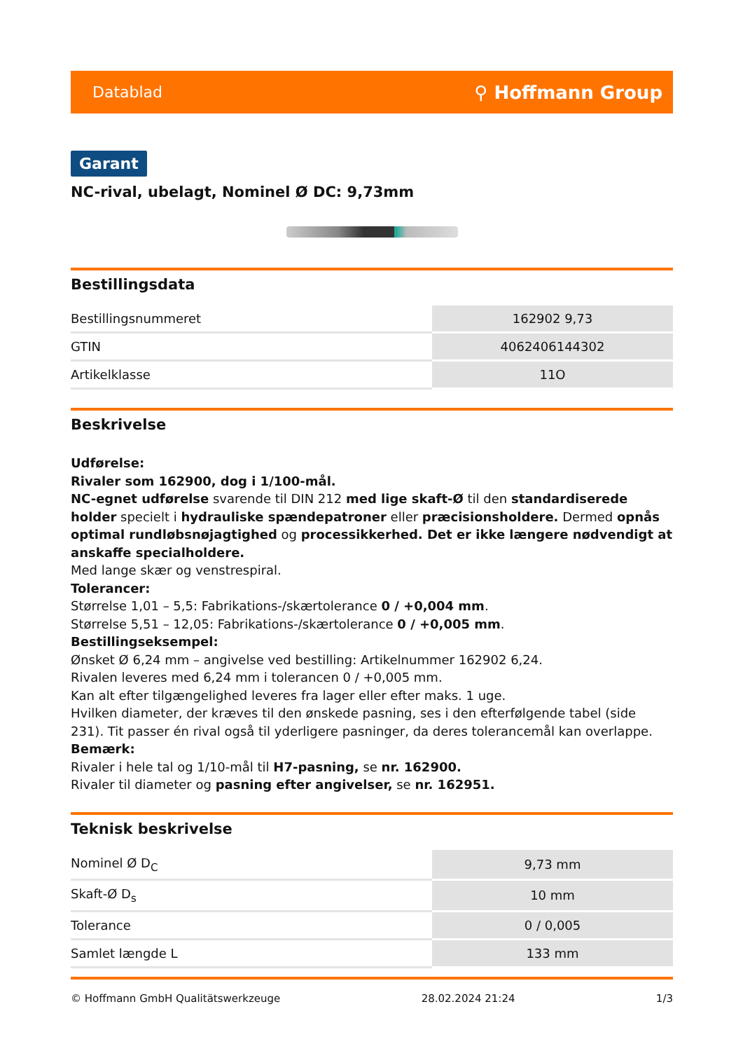Datablad ⚲ Hoffmann Group
Garant
NC-rival, ubelagt, Nominel Ø DC: 9,73mm
Bestillingsdata
| Bestillingsnummeret | 162902 9,73 |
| GTIN | 4062406144302 |
| Artikelklasse | 11O |
Beskrivelse
Udførelse:
Rivaler som 162900, dog i 1/100-mål.
NC-egnet udførelse svarende til DIN 212 med lige skaft-Ø til den standardiserede holder specielt i hydrauliske spændepatroner eller præcisionsholdere. Dermed opnås optimal rundløbsnøjagtighed og processikkerhed. Det er ikke længere nødvendigt at anskaffe specialholdere.
Med lange skær og venstrespiral.
Tolerancer:
Størrelse 1,01 – 5,5: Fabrikations-/skærtolerance 0 / +0,004 mm.
Størrelse 5,51 – 12,05: Fabrikations-/skærtolerance 0 / +0,005 mm.
Bestillingseksempel:
Ønsket Ø 6,24 mm – angivelse ved bestilling: Artikelnummer 162902 6,24.
Rivalen leveres med 6,24 mm i tolerancen 0 / +0,005 mm.
Kan alt efter tilgængelighed leveres fra lager eller efter maks. 1 uge.
Hvilken diameter, der kræves til den ønskede pasning, ses i den efterfølgende tabel (side 231). Tit passer én rival også til yderligere pasninger, da deres tolerancemål kan overlappe.
Bemærk:
Rivaler i hele tal og 1/10-mål til H7-pasning, se nr. 162900.
Rivaler til diameter og pasning efter angivelser, se nr. 162951.
Teknisk beskrivelse
| Nominel Ø D<sub>C</sub> | 9,73 mm |
| Skaft-Ø D<sub>s</sub> | 10 mm |
| Tolerance | 0 / 0,005 |
| Samlet længde L | 133 mm |
© Hoffmann GmbH Qualitätswerkzeuge 28.02.2024 21:24 1/3